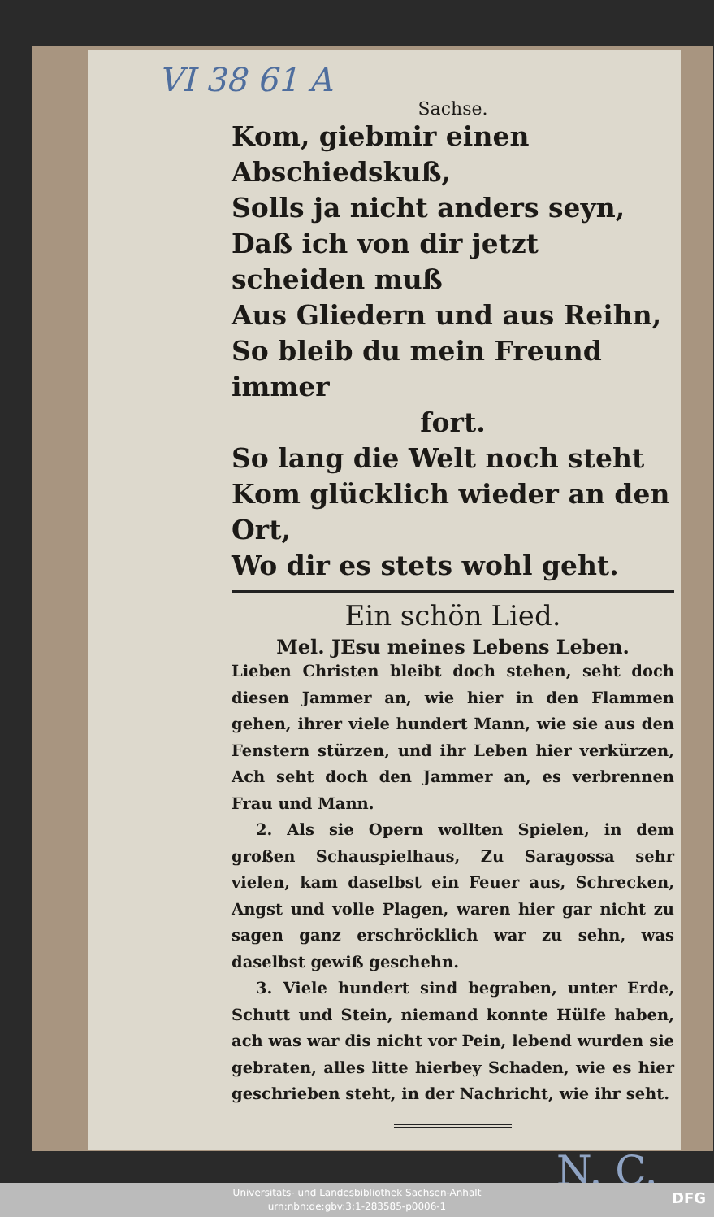VI 38 61 A
Sachse.
Kom, giebmir einen Abschiedskuß,
Solls ja nicht anders seyn,
Daß ich von dir jetzt scheiden muß
Aus Gliedern und aus Reihn,
So bleib du mein Freund immer
fort.
So lang die Welt noch steht
Kom glücklich wieder an den Ort,
Wo dir es stets wohl geht.
Ein schön Lied.
Mel. JEsu meines Lebens Leben.
Lieben Christen bleibt doch stehen, seht doch diesen Jammer an, wie hier in den Flammen gehen, ihrer viele hundert Mann, wie sie aus den Fenstern stürzen, und ihr Leben hier verkürzen, Ach seht doch den Jammer an, es verbrennen Frau und Mann.
2. Als sie Opern wollten Spielen, in dem großen Schauspielhaus, Zu Saragossa sehr vielen, kam daselbst ein Feuer aus, Schrecken, Angst und volle Plagen, waren hier gar nicht zu sagen ganz erschröcklich war zu sehn, was daselbst gewiß geschehn.
3. Viele hundert sind begraben, unter Erde, Schutt und Stein, niemand konnte Hülfe haben, ach was war dis nicht vor Pein, lebend wurden sie gebraten, alles litte hierbey Schaden, wie es hier geschrieben steht, in der Nachricht, wie ihr seht.
N. C.
Universitäts- und Landesbibliothek Sachsen-Anhalt
urn:nbn:de:gbv:3:1-283585-p0006-1
DFG